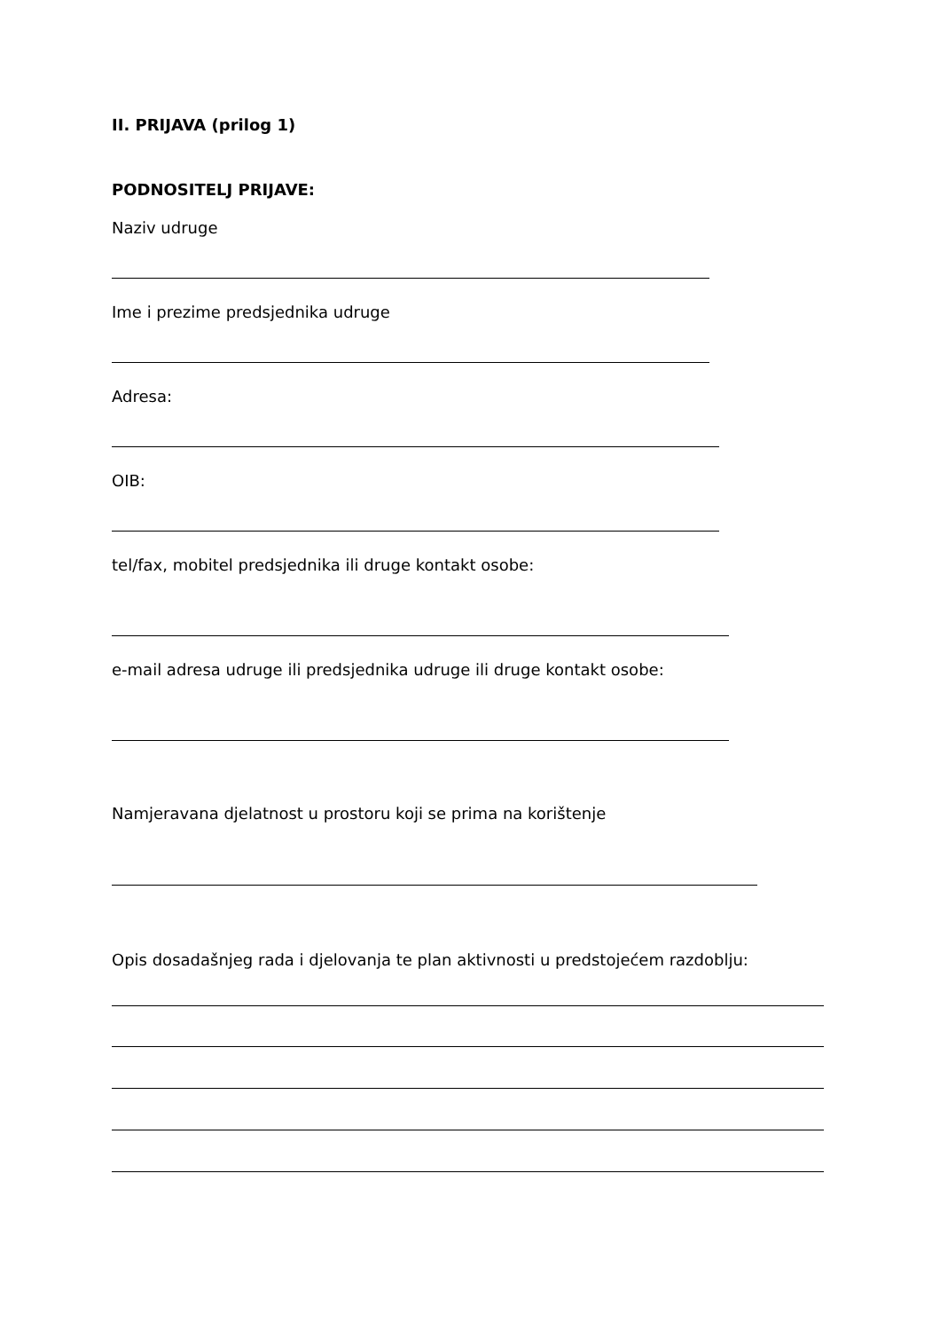II. PRIJAVA (prilog 1)
PODNOSITELJ PRIJAVE:
Naziv udruge
Ime i prezime predsjednika udruge
Adresa:
OIB:
tel/fax, mobitel predsjednika ili druge kontakt osobe:
e-mail adresa udruge ili predsjednika udruge ili druge kontakt osobe:
Namjeravana djelatnost u prostoru koji se prima na korištenje
Opis dosadašnjeg rada i djelovanja te plan aktivnosti u predstojećem razdoblju: